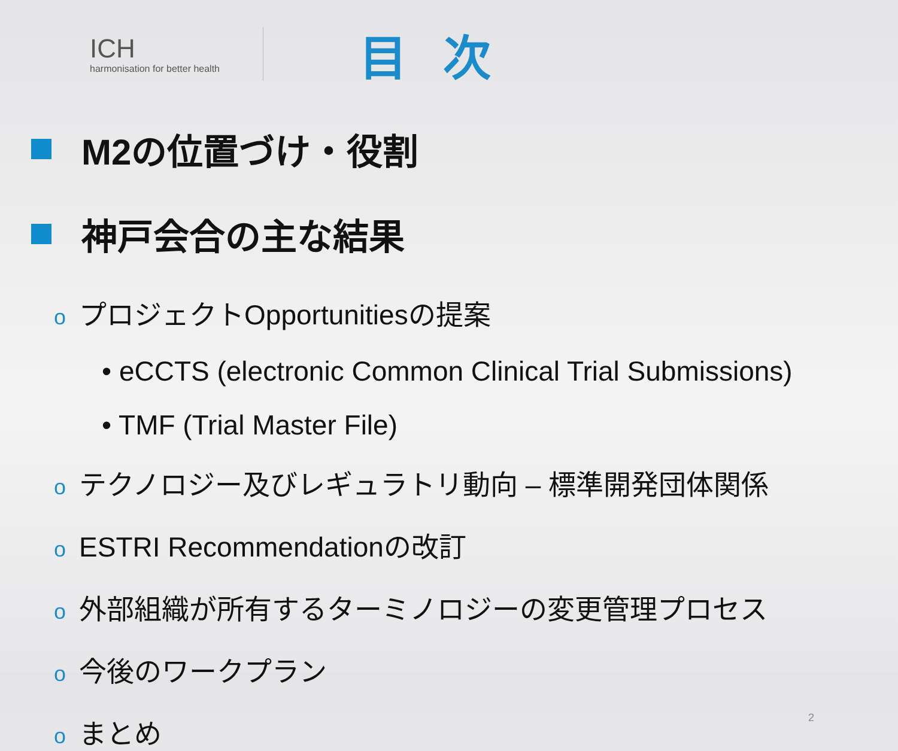ICH
harmonisation for better health
目次
M2の位置づけ・役割
神戸会合の主な結果
oプロジェクトOpportunitiesの提案
• eCCTS (electronic Common Clinical Trial Submissions)
• TMF (Trial Master File)
oテクノロジー及びレギュラトリ動向 – 標準開発団体関係
o ESTRI Recommendationの改訂
o外部組織が所有するターミノロジーの変更管理プロセス
o今後のワークプラン
oまとめ
2